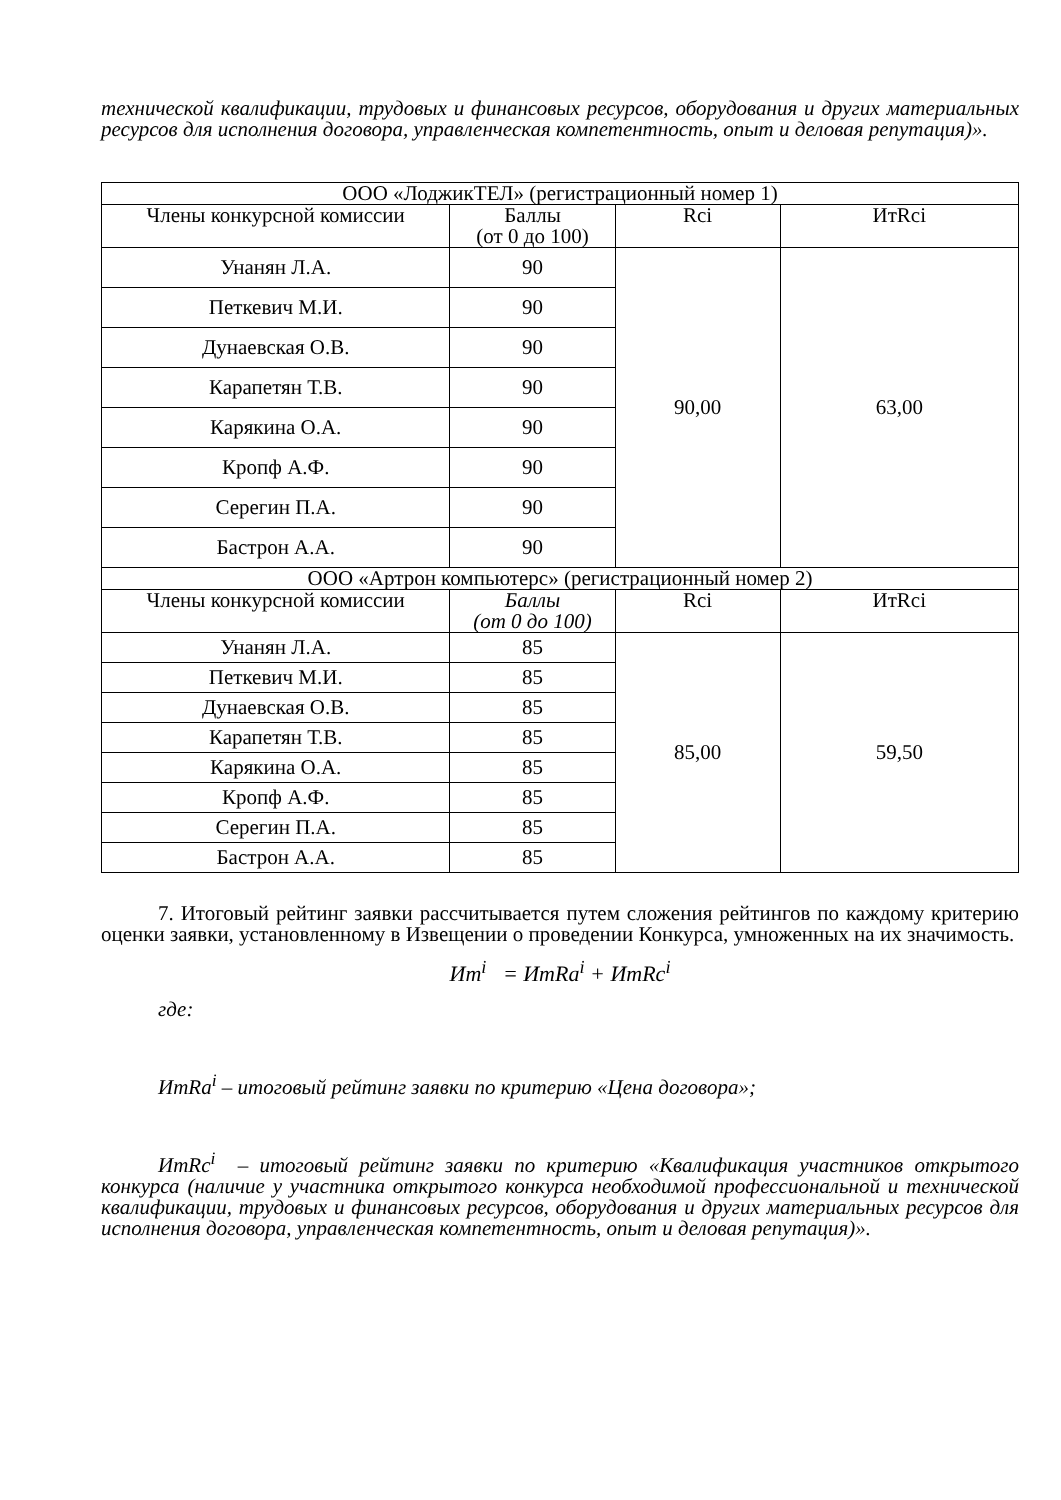технической квалификации, трудовых и финансовых ресурсов, оборудования и других материальных ресурсов для исполнения договора, управленческая компетентность, опыт и деловая репутация)».
| ООО «ЛоджикТЕЛ» (регистрационный номер 1) | | | |
| --- | --- | --- | --- |
| Члены конкурсной комиссии | Баллы (от 0 до 100) | Rci | ИтRci |
| Унанян Л.А. | 90 | 90,00 | 63,00 |
| Петкевич М.И. | 90 | | |
| Дунаевская О.В. | 90 | | |
| Карапетян Т.В. | 90 | | |
| Карякина О.А. | 90 | | |
| Кропф А.Ф. | 90 | | |
| Серегин П.А. | 90 | | |
| Бастрон А.А. | 90 | | |
| ООО «Артрон компьютерс» (регистрационный номер 2) | | | |
| Члены конкурсной комиссии | Баллы (от 0 до 100) | Rci | ИтRci |
| Унанян Л.А. | 85 | 85,00 | 59,50 |
| Петкевич М.И. | 85 | | |
| Дунаевская О.В. | 85 | | |
| Карапетян Т.В. | 85 | | |
| Карякина О.А. | 85 | | |
| Кропф А.Ф. | 85 | | |
| Серегин П.А. | 85 | | |
| Бастрон А.А. | 85 | | |
7. Итоговый рейтинг заявки рассчитывается путем сложения рейтингов по каждому критерию оценки заявки, установленному в Извещении о проведении Конкурса, умноженных на их значимость.
Ит<sup>i</sup> = ИтRa<sup>i</sup> + ИтRc<sup>i</sup>
где:
ИтRa<sup>i</sup> – итоговый рейтинг заявки по критерию «Цена договора»;
ИтRc<sup>i</sup> – итоговый рейтинг заявки по критерию «Квалификация участников открытого конкурса (наличие у участника открытого конкурса необходимой профессиональной и технической квалификации, трудовых и финансовых ресурсов, оборудования и других материальных ресурсов для исполнения договора, управленческая компетентность, опыт и деловая репутация)».